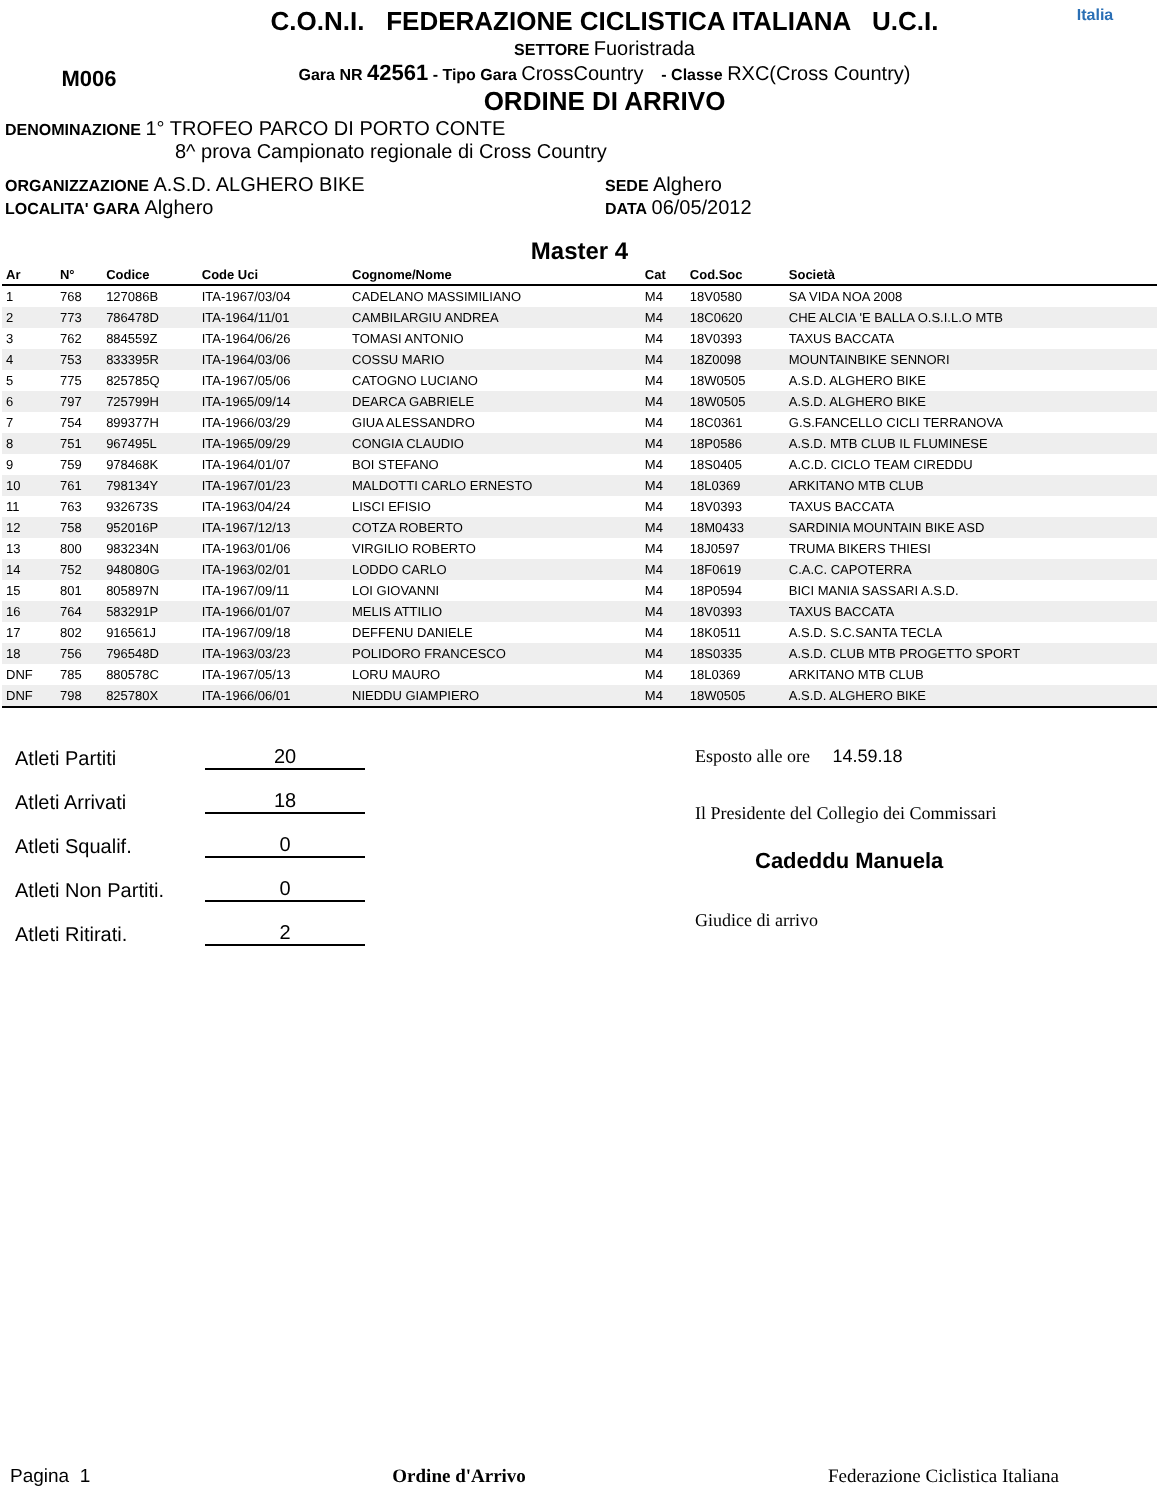M006
C.O.N.I. FEDERAZIONE CICLISTICA ITALIANA U.C.I.
SETTORE Fuoristrada
Gara NR 42561 - Tipo Gara CrossCountry - Classe RXC(Cross Country)
ORDINE DI ARRIVO
Italia
DENOMINAZIONE 1° TROFEO PARCO DI PORTO CONTE
8^ prova Campionato regionale di Cross Country
ORGANIZZAZIONE A.S.D. ALGHERO BIKE
LOCALITA' GARA Alghero
SEDE Alghero
DATA 06/05/2012
Master 4
| Ar | N° | Codice | Code Uci | Cognome/Nome | Cat | Cod.Soc | Società |
| --- | --- | --- | --- | --- | --- | --- | --- |
| 1 | 768 | 127086B | ITA-1967/03/04 | CADELANO MASSIMILIANO | M4 | 18V0580 | SA VIDA NOA 2008 |
| 2 | 773 | 786478D | ITA-1964/11/01 | CAMBILARGIU ANDREA | M4 | 18C0620 | CHE ALCIA 'E BALLA O.S.I.L.O MTB |
| 3 | 762 | 884559Z | ITA-1964/06/26 | TOMASI ANTONIO | M4 | 18V0393 | TAXUS BACCATA |
| 4 | 753 | 833395R | ITA-1964/03/06 | COSSU MARIO | M4 | 18Z0098 | MOUNTAINBIKE SENNORI |
| 5 | 775 | 825785Q | ITA-1967/05/06 | CATOGNO LUCIANO | M4 | 18W0505 | A.S.D. ALGHERO BIKE |
| 6 | 797 | 725799H | ITA-1965/09/14 | DEARCA GABRIELE | M4 | 18W0505 | A.S.D. ALGHERO BIKE |
| 7 | 754 | 899377H | ITA-1966/03/29 | GIUA ALESSANDRO | M4 | 18C0361 | G.S.FANCELLO CICLI TERRANOVA |
| 8 | 751 | 967495L | ITA-1965/09/29 | CONGIA CLAUDIO | M4 | 18P0586 | A.S.D. MTB CLUB IL FLUMINESE |
| 9 | 759 | 978468K | ITA-1964/01/07 | BOI STEFANO | M4 | 18S0405 | A.C.D. CICLO TEAM CIREDDU |
| 10 | 761 | 798134Y | ITA-1967/01/23 | MALDOTTI CARLO ERNESTO | M4 | 18L0369 | ARKITANO MTB CLUB |
| 11 | 763 | 932673S | ITA-1963/04/24 | LISCI EFISIO | M4 | 18V0393 | TAXUS BACCATA |
| 12 | 758 | 952016P | ITA-1967/12/13 | COTZA ROBERTO | M4 | 18M0433 | SARDINIA MOUNTAIN BIKE ASD |
| 13 | 800 | 983234N | ITA-1963/01/06 | VIRGILIO ROBERTO | M4 | 18J0597 | TRUMA BIKERS THIESI |
| 14 | 752 | 948080G | ITA-1963/02/01 | LODDO CARLO | M4 | 18F0619 | C.A.C. CAPOTERRA |
| 15 | 801 | 805897N | ITA-1967/09/11 | LOI GIOVANNI | M4 | 18P0594 | BICI MANIA SASSARI A.S.D. |
| 16 | 764 | 583291P | ITA-1966/01/07 | MELIS ATTILIO | M4 | 18V0393 | TAXUS BACCATA |
| 17 | 802 | 916561J | ITA-1967/09/18 | DEFFENU DANIELE | M4 | 18K0511 | A.S.D. S.C.SANTA TECLA |
| 18 | 756 | 796548D | ITA-1963/03/23 | POLIDORO FRANCESCO | M4 | 18S0335 | A.S.D. CLUB MTB PROGETTO SPORT |
| DNF | 785 | 880578C | ITA-1967/05/13 | LORU MAURO | M4 | 18L0369 | ARKITANO MTB CLUB |
| DNF | 798 | 825780X | ITA-1966/06/01 | NIEDDU GIAMPIERO | M4 | 18W0505 | A.S.D. ALGHERO BIKE |
Atleti Partiti 20
Atleti Arrivati 18
Atleti Squalif. 0
Atleti Non Partiti. 0
Atleti Ritirati. 2
Esposto alle ore 14.59.18
Il Presidente del Collegio dei Commissari
Cadeddu Manuela
Giudice di arrivo
Pagina 1 Ordine d'Arrivo Federazione Ciclistica Italiana